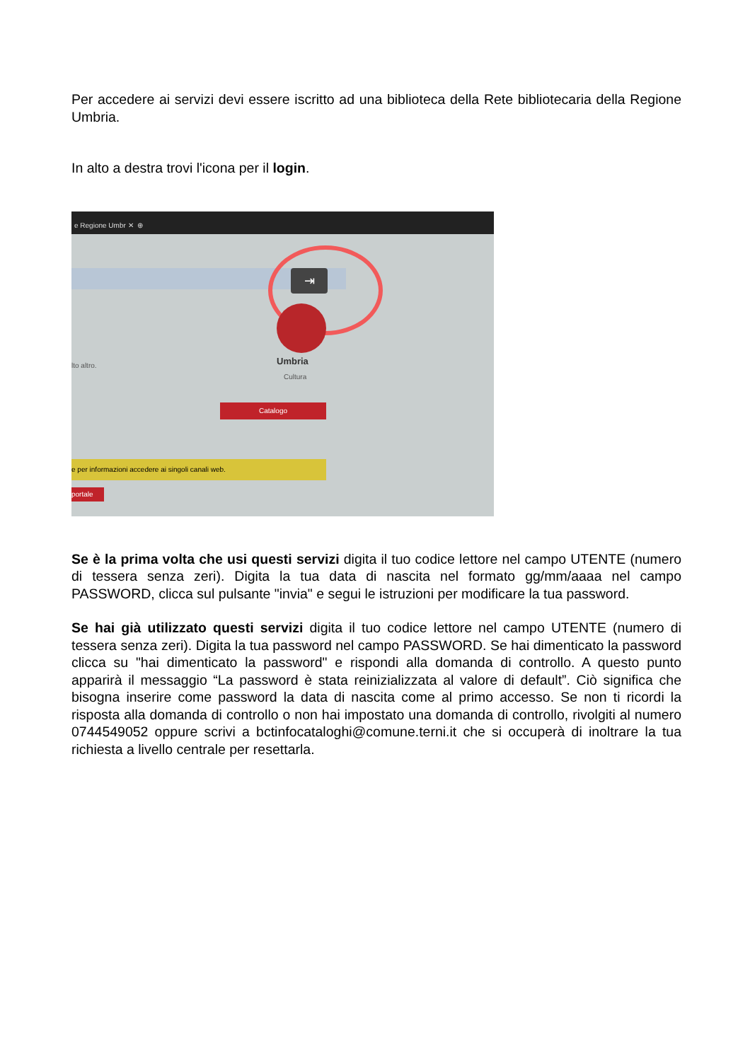Per accedere ai servizi devi essere iscritto ad una biblioteca della Rete bibliotecaria della Regione Umbria.
In alto a destra trovi l'icona per il login.
e Regione Umbr ✕ ⊕
⇥
Umbria
Cultura
lto altro.
Catalogo
e per informazioni accedere ai singoli canali web.
portale
Se è la prima volta che usi questi servizi digita il tuo codice lettore nel campo UTENTE (numero di tessera senza zeri). Digita la tua data di nascita nel formato gg/mm/aaaa nel campo PASSWORD, clicca sul pulsante "invia" e segui le istruzioni per modificare la tua password.
Se hai già utilizzato questi servizi digita il tuo codice lettore nel campo UTENTE (numero di tessera senza zeri). Digita la tua password nel campo PASSWORD. Se hai dimenticato la password clicca su "hai dimenticato la password" e rispondi alla domanda di controllo. A questo punto apparirà il messaggio “La password è stata reinizializzata al valore di default”. Ciò significa che bisogna inserire come password la data di nascita come al primo accesso. Se non ti ricordi la risposta alla domanda di controllo o non hai impostato una domanda di controllo, rivolgiti al numero 0744549052 oppure scrivi a bctinfocataloghi@comune.terni.it che si occuperà di inoltrare la tua richiesta a livello centrale per resettarla.